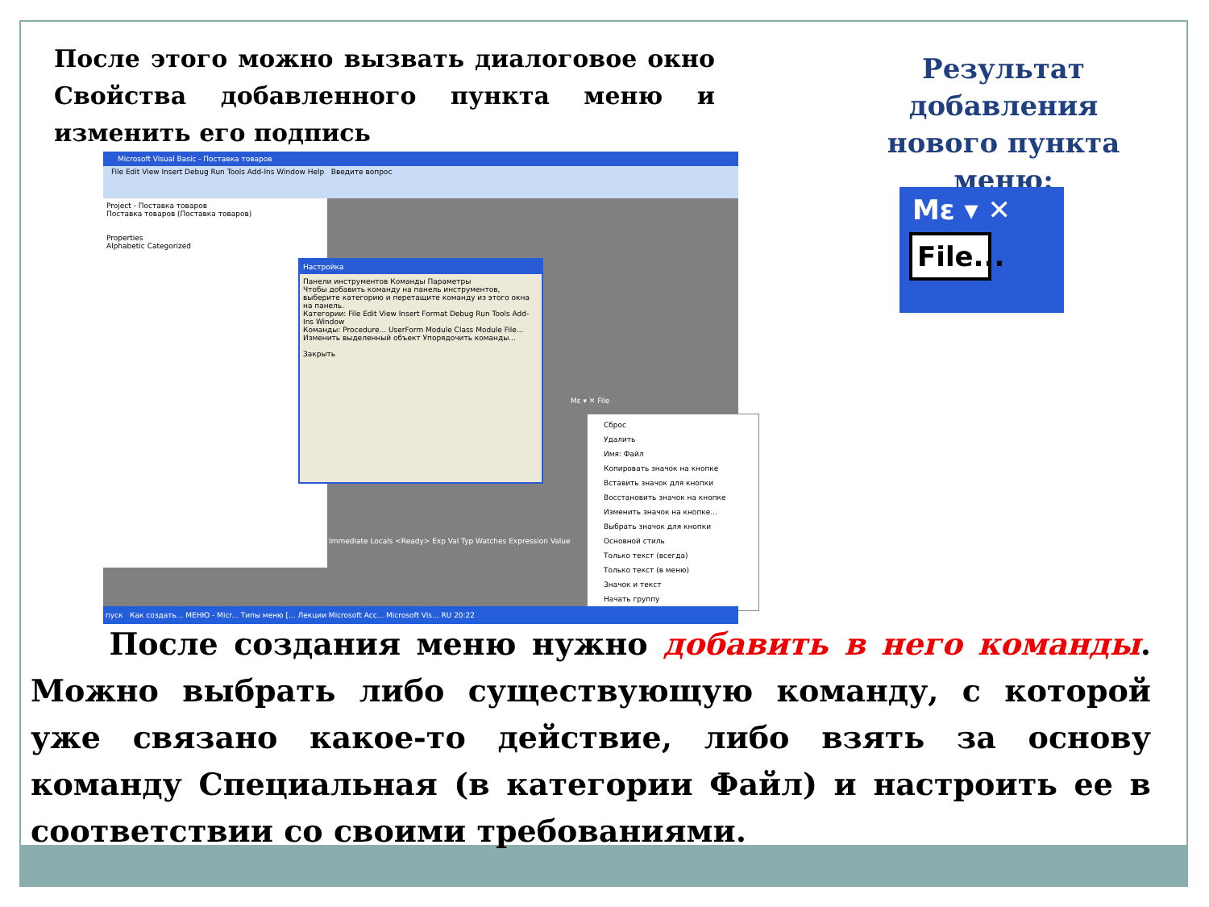После этого можно вызвать диалоговое окно Свойства добавленного пункта меню и изменить его подпись
Результат добавления нового пункта меню:
Microsoft Visual Basic - Поставка товаров
File Edit View Insert Debug Run Tools Add-Ins Window Help Введите вопрос
Project - Поставка товаров
Поставка товаров (Поставка товаров)
Properties
Alphabetic Categorized
Настройка
Панели инструментов Команды Параметры
Чтобы добавить команду на панель инструментов, выберите категорию и перетащите команду из этого окна на панель.
Категории: File Edit View Insert Format Debug Run Tools Add-Ins Window
Команды: Procedure... UserForm Module Class Module File...
Изменить выделенный объект Упорядочить команды...
Закрыть
Mε ▾ ✕ File
Сброс
Удалить
Имя: Файл
Копировать значок на кнопке
Вставить значок для кнопки
Восстановить значок на кнопке
Изменить значок на кнопке...
Выбрать значок для кнопки
Основной стиль
Только текст (всегда)
Только текст (в меню)
Значок и текст
Начать группу
Immediate Locals <Ready> Exp Val Typ Watches Expression Value
пуск Как создать... МЕНЮ - Micr... Типы меню [... Лекции Microsoft Acc... Microsoft Vis... RU 20:22
Mε ▾ ✕
File...
После создания меню нужно добавить в него команды. Можно выбрать либо существующую команду, с которой уже связано какое-то действие, либо взять за основу команду Специальная (в категории Файл) и настроить ее в соответствии со своими требованиями.